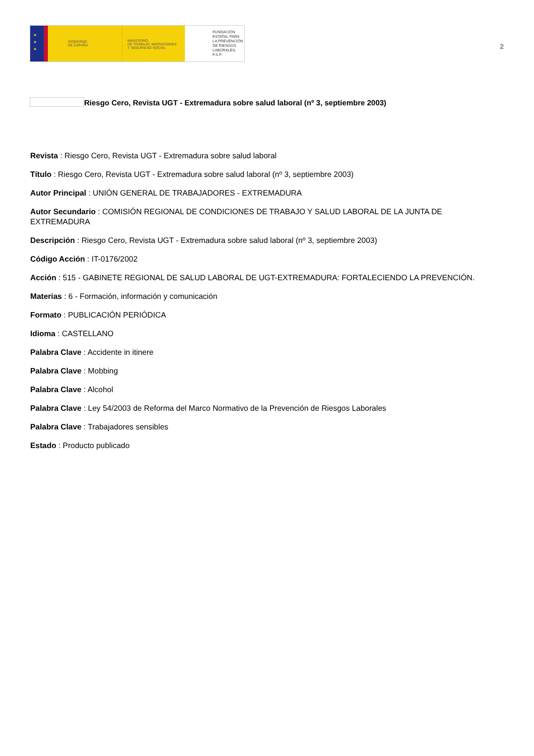★
★
★
GOBIERNO
DE ESPAÑA
MINISTERIO
DE TRABAJO, MIGRACIONES
Y SEGURIDAD SOCIAL
FUNDACIÓN
ESTATAL PARA
LA PREVENCIÓN
DE RIESGOS
LABORALES, F.S.P.
2
Riesgo Cero, Revista UGT - Extremadura sobre salud laboral (nº 3, septiembre 2003)
Revista : Riesgo Cero, Revista UGT - Extremadura sobre salud laboral
Título : Riesgo Cero, Revista UGT - Extremadura sobre salud laboral (nº 3, septiembre 2003)
Autor Principal : UNIÓN GENERAL DE TRABAJADORES - EXTREMADURA
Autor Secundario : COMISIÓN REGIONAL DE CONDICIONES DE TRABAJO Y SALUD LABORAL DE LA JUNTA DE EXTREMADURA
Descripción : Riesgo Cero, Revista UGT - Extremadura sobre salud laboral (nº 3, septiembre 2003)
Código Acción : IT-0176/2002
Acción : 515 - GABINETE REGIONAL DE SALUD LABORAL DE UGT-EXTREMADURA: FORTALECIENDO LA PREVENCIÓN.
Materias : 6 - Formación, información y comunicación
Formato : PUBLICACIÓN PERIÓDICA
Idioma : CASTELLANO
Palabra Clave : Accidente in itinere
Palabra Clave : Mobbing
Palabra Clave : Alcohol
Palabra Clave : Ley 54/2003 de Reforma del Marco Normativo de la Prevención de Riesgos Laborales
Palabra Clave : Trabajadores sensibles
Estado : Producto publicado